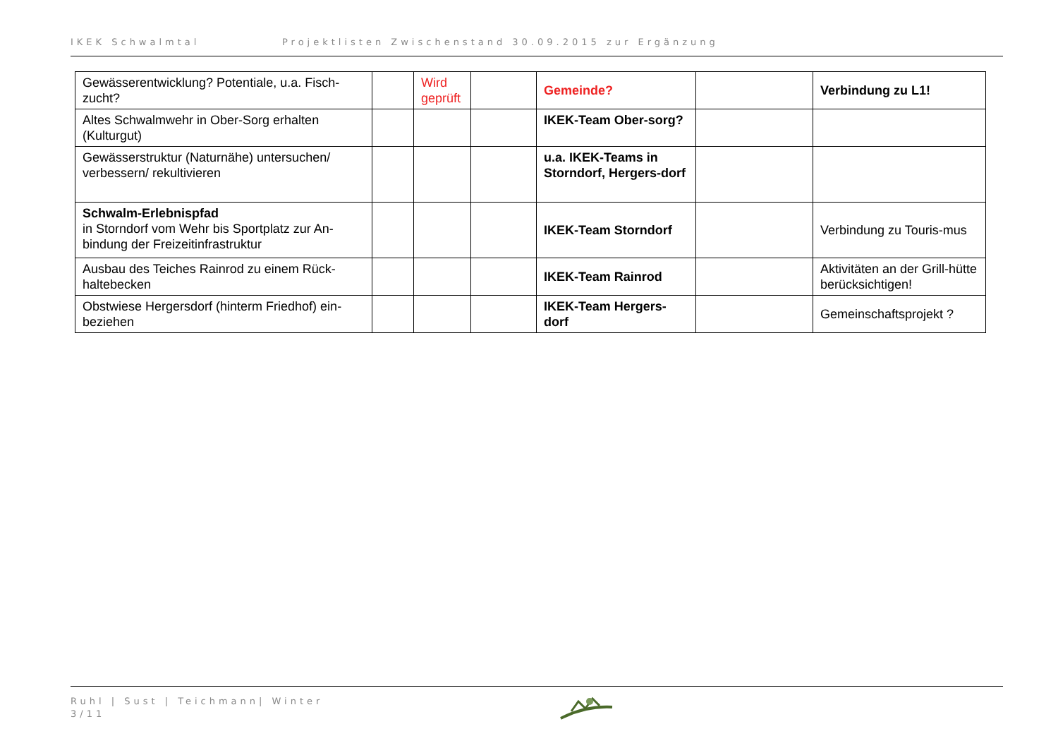IKEK Schwalmtal Projektlisten Zwischenstand 30.09.2015 zur Ergänzung
| Gewässerentwicklung? Potentiale, u.a. Fisch-zucht? | | Wird geprüft | | Gemeinde? | | Verbindung zu L1! |
| Altes Schwalmwehr in Ober-Sorg erhalten (Kulturgut) | | | | IKEK-Team Ober-sorg? | | |
| Gewässerstruktur (Naturnähe) untersuchen/ verbessern/ rekultivieren | | | | u.a. IKEK-Teams in Storndorf, Hergers-dorf | | |
| Schwalm-Erlebnispfad in Storndorf vom Wehr bis Sportplatz zur An-bindung der Freizeitinfrastruktur | | | | IKEK-Team Storndorf | | Verbindung zu Touris-mus |
| Ausbau des Teiches Rainrod zu einem Rück-haltebecken | | | | IKEK-Team Rainrod | | Aktivitäten an der Grill-hütte berücksichtigen! |
| Obstwiese Hergersdorf (hinterm Friedhof) ein-beziehen | | | | IKEK-Team Hergers-dorf | | Gemeinschaftsprojekt ? |
Ruhl | Sust | Teichmann| Winter
3/11